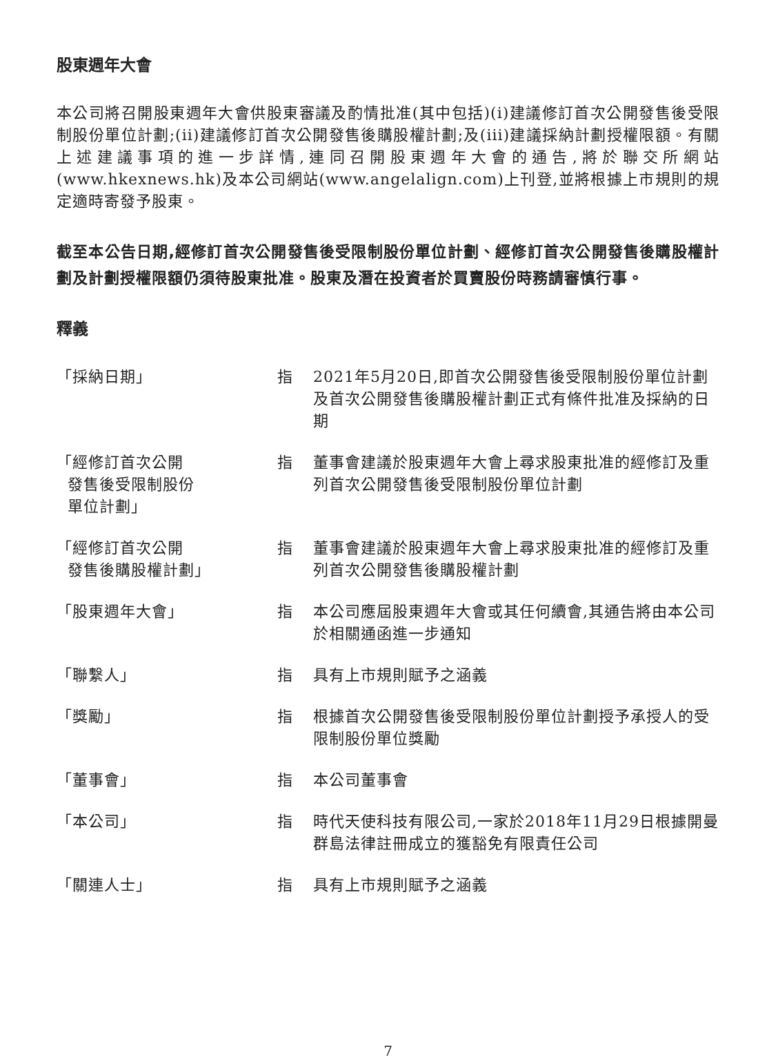股東週年大會
本公司將召開股東週年大會供股東審議及酌情批准(其中包括)(i)建議修訂首次公開發售後受限制股份單位計劃;(ii)建議修訂首次公開發售後購股權計劃;及(iii)建議採納計劃授權限額。有關上述建議事項的進一步詳情,連同召開股東週年大會的通告,將於聯交所網站(www.hkexnews.hk)及本公司網站(www.angelalign.com)上刊登,並將根據上市規則的規定適時寄發予股東。
截至本公告日期,經修訂首次公開發售後受限制股份單位計劃、經修訂首次公開發售後購股權計劃及計劃授權限額仍須待股東批准。股東及潛在投資者於買賣股份時務請審慎行事。
釋義
| 「採納日期」 | 指 | 2021年5月20日,即首次公開發售後受限制股份單位計劃及首次公開發售後購股權計劃正式有條件批准及採納的日期 |
| 「經修訂首次公開 發售後受限制股份 單位計劃」 | 指 | 董事會建議於股東週年大會上尋求股東批准的經修訂及重列首次公開發售後受限制股份單位計劃 |
| 「經修訂首次公開 發售後購股權計劃」 | 指 | 董事會建議於股東週年大會上尋求股東批准的經修訂及重列首次公開發售後購股權計劃 |
| 「股東週年大會」 | 指 | 本公司應屆股東週年大會或其任何續會,其通告將由本公司於相關通函進一步通知 |
| 「聯繫人」 | 指 | 具有上市規則賦予之涵義 |
| 「獎勵」 | 指 | 根據首次公開發售後受限制股份單位計劃授予承授人的受限制股份單位獎勵 |
| 「董事會」 | 指 | 本公司董事會 |
| 「本公司」 | 指 | 時代天使科技有限公司,一家於2018年11月29日根據開曼群島法律註冊成立的獲豁免有限責任公司 |
| 「關連人士」 | 指 | 具有上市規則賦予之涵義 |
7